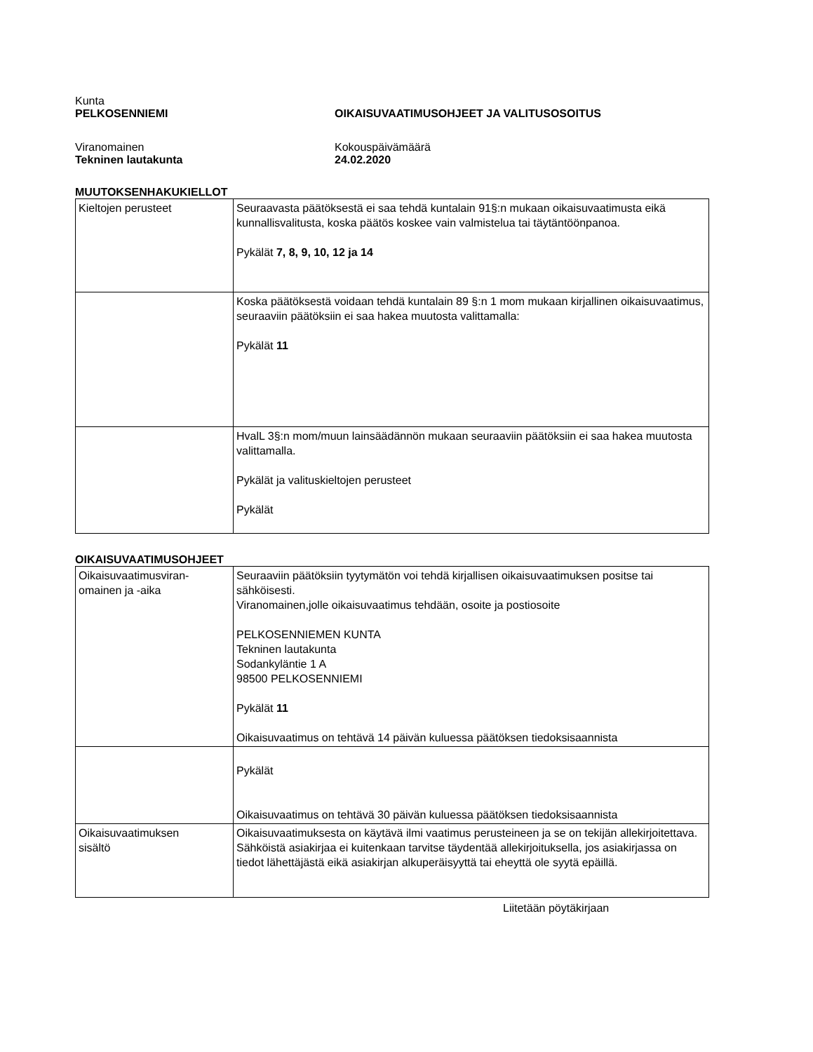Kunta
PELKOSENNIEMI
OIKAISUVAATIMUSOHJEET JA VALITUSOSOITUS
Viranomainen
Tekninen lautakunta
Kokouspäivämäärä
24.02.2020
MUUTOKSENHAKUKIELLOT
| Kieltojen perusteet | Seuraavasta päätöksestä ei saa tehdä kuntalain 91§:n mukaan oikaisuvaatimusta eikä kunnallisvalitusta, koska päätös koskee vain valmistelua tai täytäntöönpanoa. Pykälät 7, 8, 9, 10, 12 ja 14 |
| | Koska päätöksestä voidaan tehdä kuntalain 89 §:n 1 mom mukaan kirjallinen oikaisuvaatimus, seuraaviin päätöksiin ei saa hakea muutosta valittamalla: Pykälät 11 |
| | HvalL 3§:n mom/muun lainsäädännön mukaan seuraaviin päätöksiin ei saa hakea muutosta valittamalla. Pykälät ja valituskieltojen perusteet Pykälät |
OIKAISUVAATIMUSOHJEET
| Oikaisuvaatimusviran- omainen ja -aika | Seuraaviin päätöksiin tyytymätön voi tehdä kirjallisen oikaisuvaatimuksen positse tai sähköisesti. Viranomainen,jolle oikaisuvaatimus tehdään, osoite ja postiosoite PELKOSENNIEMEN KUNTA Tekninen lautakunta Sodankyläntie 1 A 98500 PELKOSENNIEMI Pykälät 11 Oikaisuvaatimus on tehtävä 14 päivän kuluessa päätöksen tiedoksisaannista |
| | Pykälät Oikaisuvaatimus on tehtävä 30 päivän kuluessa päätöksen tiedoksisaannista |
| Oikaisuvaatimuksen sisältö | Oikaisuvaatimuksesta on käytävä ilmi vaatimus perusteineen ja se on tekijän allekirjoitettava. Sähköistä asiakirjaa ei kuitenkaan tarvitse täydentää allekirjoituksella, jos asiakirjassa on tiedot lähettäjästä eikä asiakirjan alkuperäisyyttä tai eheyttä ole syytä epäillä. |
Liitetään pöytäkirjaan